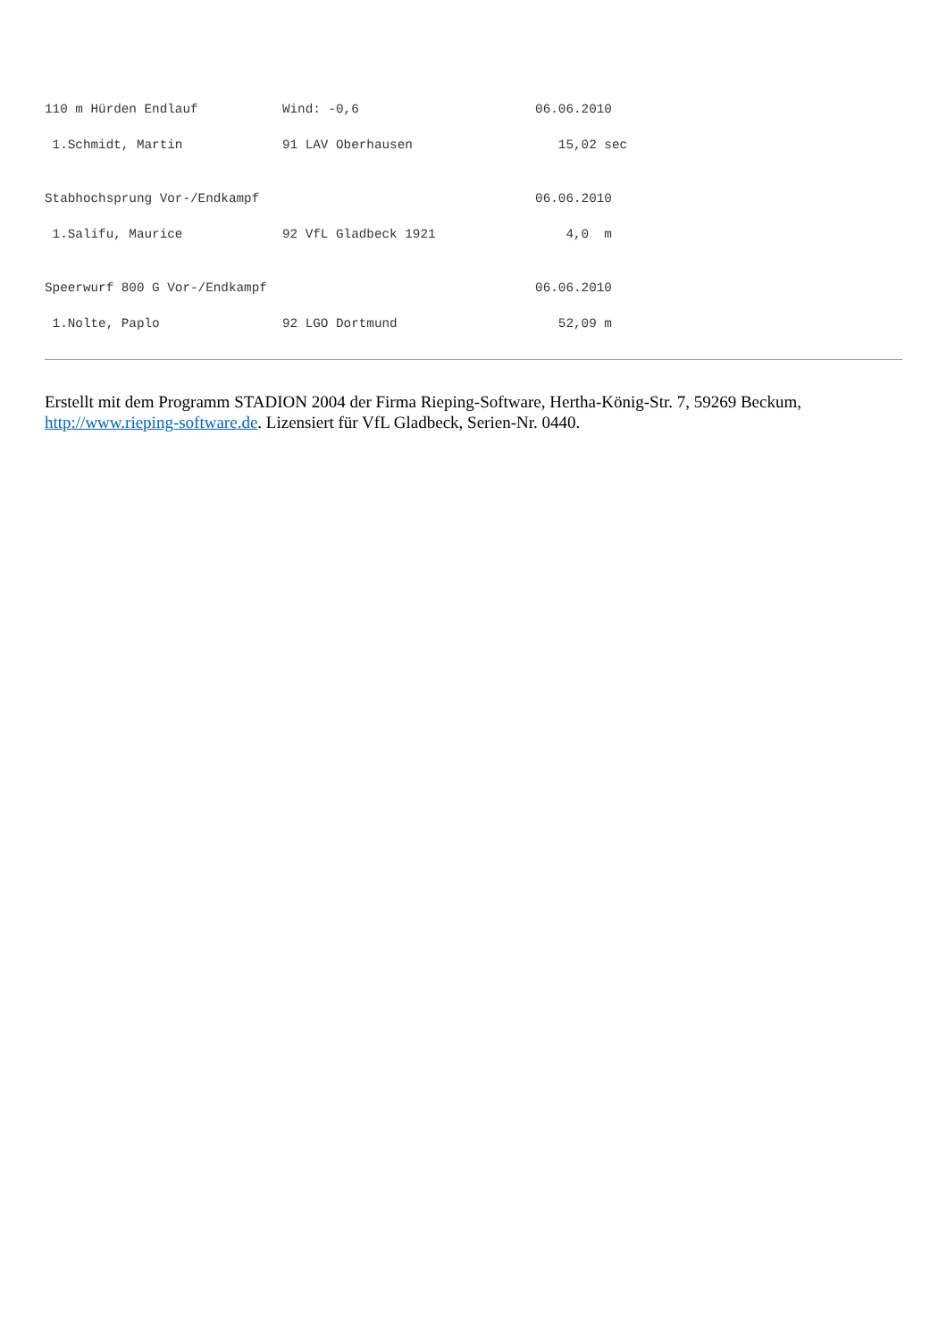110 m Hürden Endlauf           Wind: -0,6                       06.06.2010

 1.Schmidt, Martin             91 LAV Oberhausen                   15,02 sec


Stabhochsprung Vor-/Endkampf                                    06.06.2010

 1.Salifu, Maurice             92 VfL Gladbeck 1921                 4,0  m


Speerwurf 800 G Vor-/Endkampf                                   06.06.2010

 1.Nolte, Paplo                92 LGO Dortmund                     52,09 m
Erstellt mit dem Programm STADION 2004 der Firma Rieping-Software, Hertha-König-Str. 7, 59269 Beckum, http://www.rieping-software.de. Lizensiert für VfL Gladbeck, Serien-Nr. 0440.